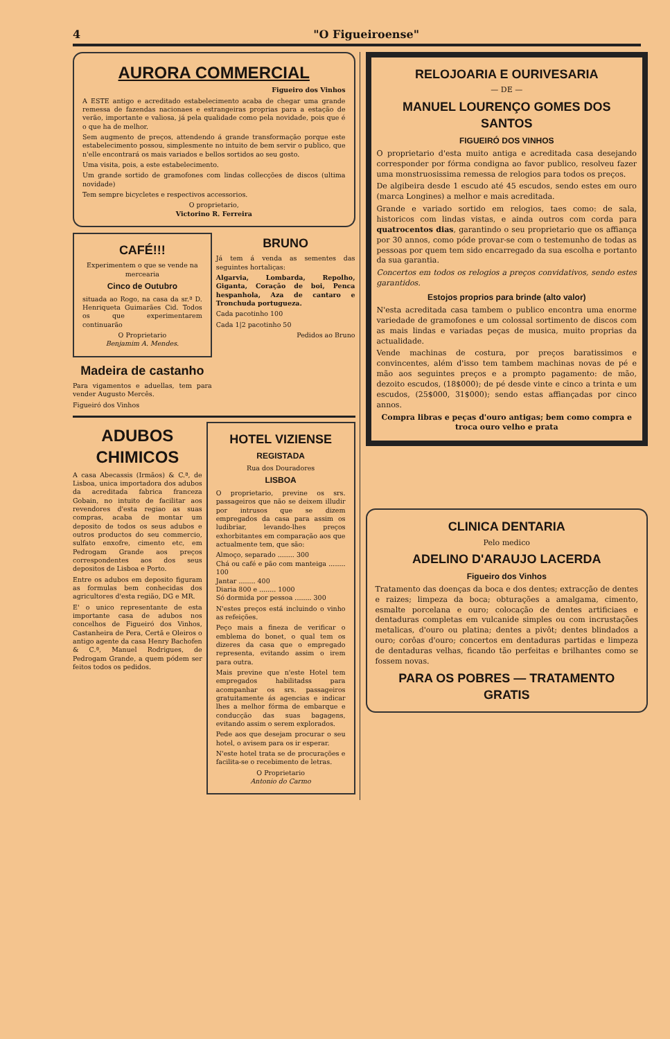4 "O Figueiroense"
AURORA COMMERCIAL
Figueiro dos Vinhos
A ESTE antigo e acreditado estabelecimento acaba de chegar uma grande remessa de fazendas nacionaes e estrangeiras proprias para a estação de verão, importante e valiosa, já pela qualidade como pela novidade, pois que é o que ha de melhor.
Sem augmento de preços, attendendo á grande transformação porque este estabelecimento possou, simplesmente no intuito de bem servir o publico, que n'elle encontrará os mais variados e bellos sortidos ao seu gosto.
Uma visita, pois, a este estabelecimento.
Um grande sortido de gramofones com lindas collecções de discos (ultima novidade)
Tem sempre bicycletes e respectivos accessorios.
O proprietario,
Victorino R. Ferreira
CAFÉ!!!
Experimentem o que se vende na mercearia
Cinco de Outubro
situada ao Rogo, na casa da sr.ª D. Henriqueta Guimarães Cid. Todos os que experimentarem continuarão
O Proprietario
Benjamim A. Mendes.
Madeira de castanho
Para vigamentos e aduellas, tem para vender Augusto Mercês.
Figueiró dos Vinhos
BRUNO
Já tem á venda as sementes das seguintes hortaliças:
Algarvia, Lombarda, Repolho, Giganta, Coração de boi, Penca hespanhola, Aza de cantaro e Tronchuda portugueza.
Cada pacotinho 100
Cada 1|2 pacotinho 50
Pedidos ao Bruno
ADUBOS CHIMICOS
A casa Abecassis (Irmãos) & C.ª, de Lisboa, unica importadora dos adubos da acreditada fabrica franceza Gobain, no intuito de facilitar aos revendores d'esta regiao as suas compras, acaba de montar um deposito de todos os seus adubos e outros productos do seu commercio, sulfato enxofre, cimento etc, em Pedrogam Grande aos preços correspondentes aos dos seus depositos de Lisboa e Porto.
Entre os adubos em deposito figuram as formulas bem conhecidas dos agricultores d'esta região, DG e MR.
E' o unico representante de esta importante casa de adubos nos concelhos de Figueiró dos Vinhos, Castanheira de Pera, Certã e Oleiros o antigo agente da casa Henry Bachofen & C.ª, Manuel Rodrigues, de Pedrogam Grande, a quem pódem ser feitos todos os pedidos.
HOTEL VIZIENSE
REGISTADA
Rua dos Douradores
LISBOA
O proprietario, previne os srs. passageiros que não se deixem illudir por intrusos que se dizem empregados da casa para assim os ludibriar, levando-lhes preços exhorbitantes em comparação aos que actualmente tem, que são:
Almoço, separado ........ 300
Chá ou café e pão com manteiga ........ 100
Jantar ........ 400
Diaria 800 e ........ 1000
Só dormida por pessoa ........ 300
N'estes preços está incluindo o vinho as refeições.
Peço mais a fineza de verificar o emblema do bonet, o qual tem os dizeres da casa que o empregado representa, evitando assim o irem para outra.
Mais previne que n'este Hotel tem empregados habilitadss para acompanhar os srs. passageiros gratuitamente ás agencias e indicar lhes a melhor fórma de embarque e conducção das suas bagagens, evitando assim o serem explorados.
Pede aos que desejam procurar o seu hotel, o avisem para os ir esperar.
N'este hotel trata se de procurações e facilita-se o recebimento de letras.
O Proprietario
Antonio do Carmo
RELOJOARIA E OURIVESARIA
— DE —
MANUEL LOURENÇO GOMES DOS SANTOS
FIGUEIRÓ DOS VINHOS
O proprietario d'esta muito antiga e acreditada casa desejando corresponder por fórma condigna ao favor publico, resolveu fazer uma monstruosissima remessa de relogios para todos os preços.
De algibeira desde 1 escudo até 45 escudos, sendo estes em ouro (marca Longines) a melhor e mais acreditada.
Grande e variado sortido em relogios, taes como: de sala, historicos com lindas vistas, e ainda outros com corda para quatrocentos dias, garantindo o seu proprietario que os affiança por 30 annos, como póde provar-se com o testemunho de todas as pessoas por quem tem sido encarregado da sua escolha e portanto da sua garantia.
Concertos em todos os relogios a preços convidativos, sendo estes garantidos.
Estojos proprios para brinde (alto valor)
N'esta acreditada casa tambem o publico encontra uma enorme variedade de gramofones e um colossal sortimento de discos com as mais lindas e variadas peças de musica, muito proprias da actualidade.
Vende machinas de costura, por preços baratissimos e convincentes, além d'isso tem tambem machinas novas de pé e mão aos seguintes preços e a prompto pagamento: de mão, dezoito escudos, (18$000); de pé desde vinte e cinco a trinta e um escudos, (25$000, 31$000); sendo estas affiançadas por cinco annos.
Compra libras e peças d'ouro antigas; bem como compra e troca ouro velho e prata
CLINICA DENTARIA
Pelo medico
ADELINO D'ARAUJO LACERDA
Figueiro dos Vinhos
Tratamento das doenças da boca e dos dentes; extracção de dentes e raizes; limpeza da boca; obturações a amalgama, cimento, esmalte porcelana e ouro; colocação de dentes artificiaes e dentaduras completas em vulcanide simples ou com incrustações metalicas, d'ouro ou platina; dentes a pivôt; dentes blindados a ouro; corôas d'ouro; concertos em dentaduras partidas e limpeza de dentaduras velhas, ficando tão perfeitas e brilhantes como se fossem novas.
PARA OS POBRES — TRATAMENTO GRATIS